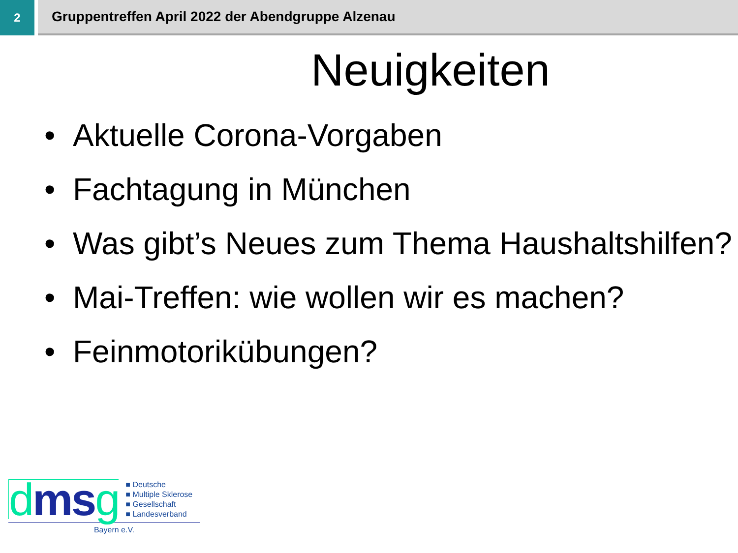2
Gruppentreffen April 2022 der Abendgruppe Alzenau
Neuigkeiten
• Aktuelle Corona-Vorgaben
• Fachtagung in München
• Was gibt’s Neues zum Thema Haushaltshilfen?
• Mai-Treffen: wie wollen wir es machen?
• Feinmotorikübungen?
dmsg
■ Deutsche
■ Multiple Sklerose
■ Gesellschaft
■ Landesverband
Bayern e.V.